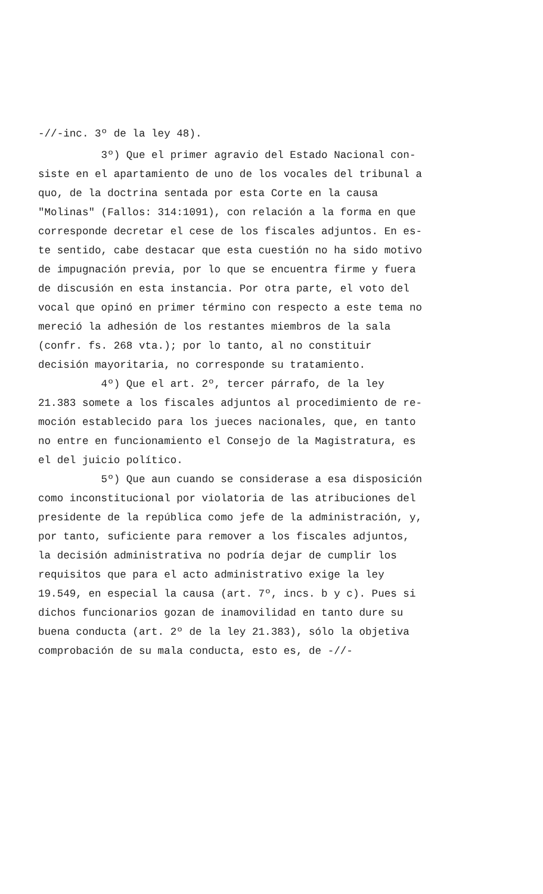-//-inc. 3º de la ley 48).
3º) Que el primer agravio del Estado Nacional con-
siste en el apartamiento de uno de los vocales del tribunal a
quo, de la doctrina sentada por esta Corte en la causa
"Molinas" (Fallos: 314:1091), con relación a la forma en que
corresponde decretar el cese de los fiscales adjuntos. En es-
te sentido, cabe destacar que esta cuestión no ha sido motivo
de impugnación previa, por lo que se encuentra firme y fuera
de discusión en esta instancia. Por otra parte, el voto del
vocal que opinó en primer término con respecto a este tema no
mereció la adhesión de los restantes miembros de la sala
(confr. fs. 268 vta.); por lo tanto, al no constituir
decisión mayoritaria, no corresponde su tratamiento.
4º) Que el art. 2º, tercer párrafo, de la ley
21.383 somete a los fiscales adjuntos al procedimiento de re-
moción establecido para los jueces nacionales, que, en tanto
no entre en funcionamiento el Consejo de la Magistratura, es
el del juicio político.
5º) Que aun cuando se considerase a esa disposición
como inconstitucional por violatoria de las atribuciones del
presidente de la república como jefe de la administración, y,
por tanto, suficiente para remover a los fiscales adjuntos,
la decisión administrativa no podría dejar de cumplir los
requisitos que para el acto administrativo exige la ley
19.549, en especial la causa (art. 7º, incs. b y c). Pues si
dichos funcionarios gozan de inamovilidad en tanto dure su
buena conducta (art. 2º de la ley 21.383), sólo la objetiva
comprobación de su mala conducta, esto es, de -//-